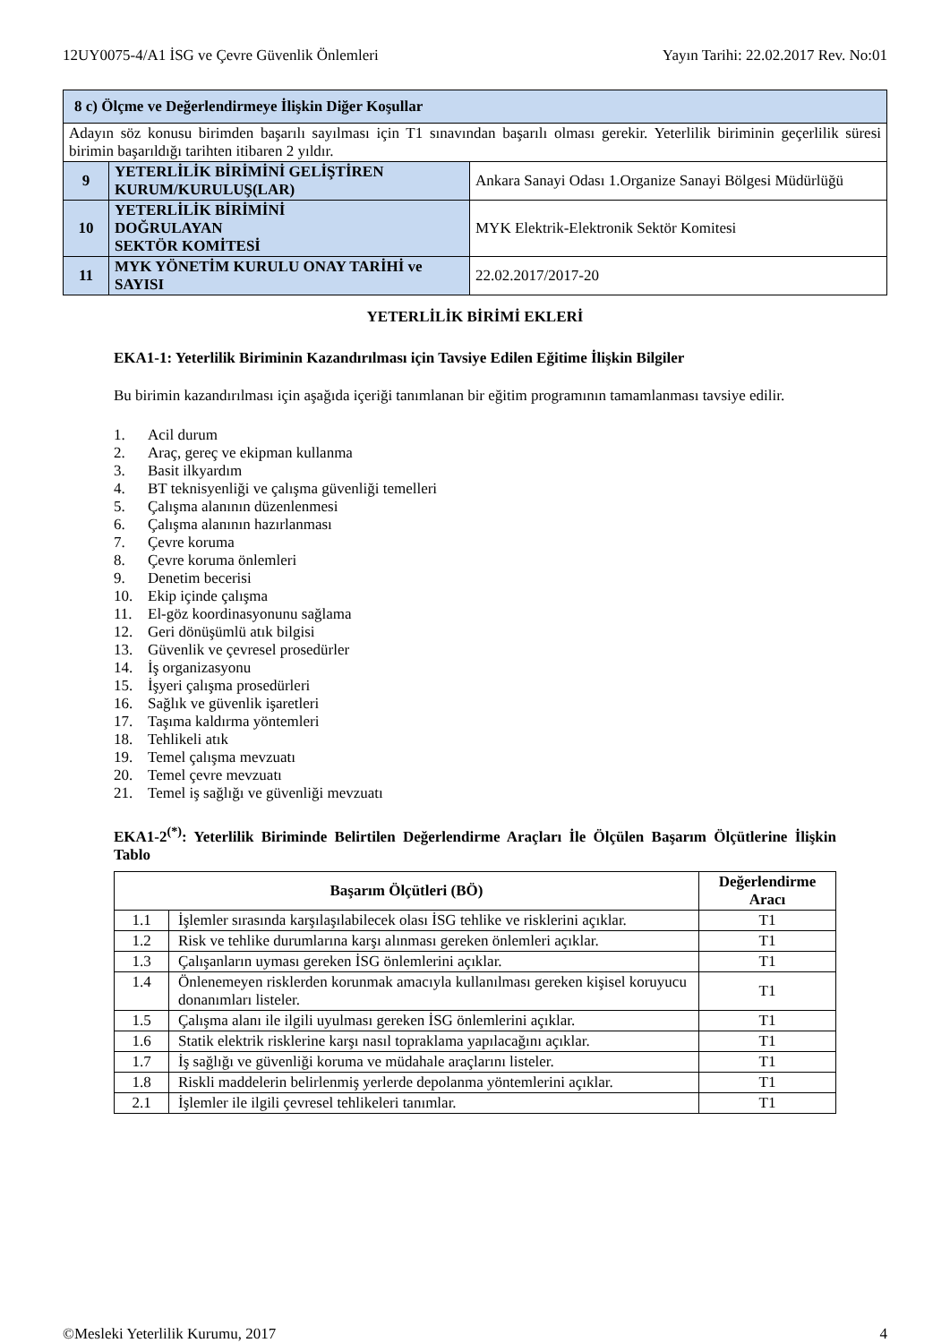12UY0075-4/A1 İSG ve Çevre Güvenlik Önlemleri Yayın Tarihi: 22.02.2017 Rev. No:01
| 8 c) Ölçme ve Değerlendirmeye İlişkin Diğer Koşullar | | |
| Adayın söz konusu birimden başarılı sayılması için T1 sınavından başarılı olması gerekir. Yeterlilik biriminin geçerlilik süresi birimin başarıldığı tarihten itibaren 2 yıldır. | | |
| 9 | YETERLİLİK BİRİMİNİ GELİŞTİREN KURUM/KURULUŞ(LAR) | Ankara Sanayi Odası 1.Organize Sanayi Bölgesi Müdürlüğü |
| 10 | YETERLİLİK BİRİMİNİ DOĞRULAYAN SEKTÖR KOMİTESİ | MYK Elektrik-Elektronik Sektör Komitesi |
| 11 | MYK YÖNETİM KURULU ONAY TARİHİ ve SAYISI | 22.02.2017/2017-20 |
YETERLİLİK BİRİMİ EKLERİ
EKA1-1: Yeterlilik Biriminin Kazandırılması için Tavsiye Edilen Eğitime İlişkin Bilgiler
Bu birimin kazandırılması için aşağıda içeriği tanımlanan bir eğitim programının tamamlanması tavsiye edilir.
1. Acil durum
2. Araç, gereç ve ekipman kullanma
3. Basit ilkyardım
4. BT teknisyenliği ve çalışma güvenliği temelleri
5. Çalışma alanının düzenlenmesi
6. Çalışma alanının hazırlanması
7. Çevre koruma
8. Çevre koruma önlemleri
9. Denetim becerisi
10. Ekip içinde çalışma
11. El-göz koordinasyonunu sağlama
12. Geri dönüşümlü atık bilgisi
13. Güvenlik ve çevresel prosedürler
14. İş organizasyonu
15. İşyeri çalışma prosedürleri
16. Sağlık ve güvenlik işaretleri
17. Taşıma kaldırma yöntemleri
18. Tehlikeli atık
19. Temel çalışma mevzuatı
20. Temel çevre mevzuatı
21. Temel iş sağlığı ve güvenliği mevzuatı
EKA1-2<sup>(*)</sup>: Yeterlilik Biriminde Belirtilen Değerlendirme Araçları İle Ölçülen Başarım Ölçütlerine İlişkin Tablo
| Başarım Ölçütleri (BÖ) | | Değerlendirme Aracı |
| --- | --- | --- |
| 1.1 | İşlemler sırasında karşılaşılabilecek olası İSG tehlike ve risklerini açıklar. | T1 |
| 1.2 | Risk ve tehlike durumlarına karşı alınması gereken önlemleri açıklar. | T1 |
| 1.3 | Çalışanların uyması gereken İSG önlemlerini açıklar. | T1 |
| 1.4 | Önlenemeyen risklerden korunmak amacıyla kullanılması gereken kişisel koruyucu donanımları listeler. | T1 |
| 1.5 | Çalışma alanı ile ilgili uyulması gereken İSG önlemlerini açıklar. | T1 |
| 1.6 | Statik elektrik risklerine karşı nasıl topraklama yapılacağını açıklar. | T1 |
| 1.7 | İş sağlığı ve güvenliği koruma ve müdahale araçlarını listeler. | T1 |
| 1.8 | Riskli maddelerin belirlenmiş yerlerde depolanma yöntemlerini açıklar. | T1 |
| 2.1 | İşlemler ile ilgili çevresel tehlikeleri tanımlar. | T1 |
©Mesleki Yeterlilik Kurumu, 2017 4